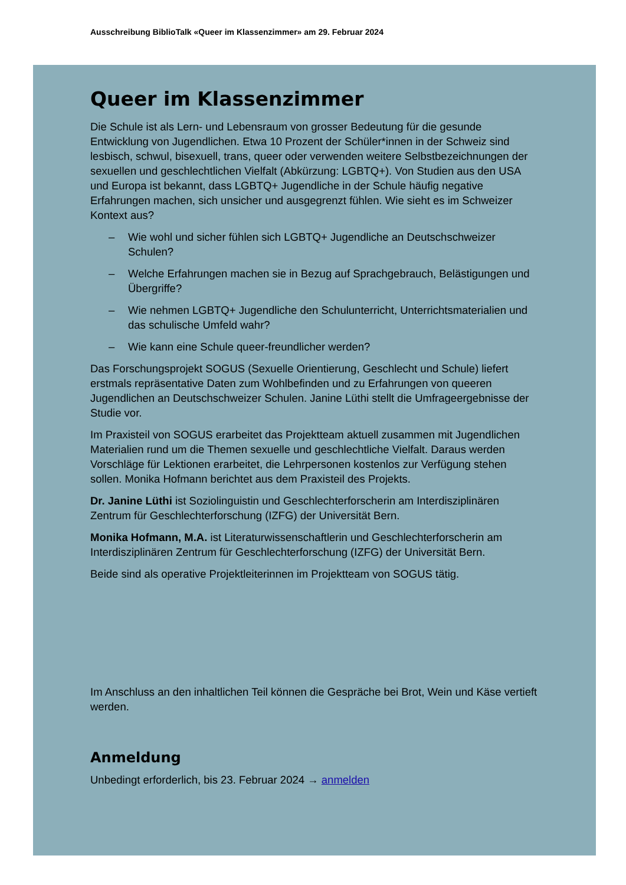Ausschreibung BiblioTalk «Queer im Klassenzimmer» am 29. Februar 2024
Queer im Klassenzimmer
Die Schule ist als Lern- und Lebensraum von grosser Bedeutung für die gesunde Entwicklung von Jugendlichen. Etwa 10 Prozent der Schüler*innen in der Schweiz sind lesbisch, schwul, bisexuell, trans, queer oder verwenden weitere Selbstbezeichnungen der sexuellen und geschlechtlichen Vielfalt (Abkürzung: LGBTQ+). Von Studien aus den USA und Europa ist bekannt, dass LGBTQ+ Jugendliche in der Schule häufig negative Erfahrungen machen, sich unsicher und ausgegrenzt fühlen. Wie sieht es im Schweizer Kontext aus?
– Wie wohl und sicher fühlen sich LGBTQ+ Jugendliche an Deutschschweizer Schulen?
– Welche Erfahrungen machen sie in Bezug auf Sprachgebrauch, Belästigungen und Übergriffe?
– Wie nehmen LGBTQ+ Jugendliche den Schulunterricht, Unterrichtsmaterialien und das schulische Umfeld wahr?
– Wie kann eine Schule queer-freundlicher werden?
Das Forschungsprojekt SOGUS (Sexuelle Orientierung, Geschlecht und Schule) liefert erstmals repräsentative Daten zum Wohlbefinden und zu Erfahrungen von queeren Jugendlichen an Deutschschweizer Schulen. Janine Lüthi stellt die Umfrageergebnisse der Studie vor.
Im Praxisteil von SOGUS erarbeitet das Projektteam aktuell zusammen mit Jugendlichen Materialien rund um die Themen sexuelle und geschlechtliche Vielfalt. Daraus werden Vorschläge für Lektionen erarbeitet, die Lehrpersonen kostenlos zur Verfügung stehen sollen. Monika Hofmann berichtet aus dem Praxisteil des Projekts.
Dr. Janine Lüthi ist Soziolinguistin und Geschlechterforscherin am Interdisziplinären Zentrum für Geschlechterforschung (IZFG) der Universität Bern.
Monika Hofmann, M.A. ist Literaturwissenschaftlerin und Geschlechterforscherin am Interdisziplinären Zentrum für Geschlechterforschung (IZFG) der Universität Bern.
Beide sind als operative Projektleiterinnen im Projektteam von SOGUS tätig.
Im Anschluss an den inhaltlichen Teil können die Gespräche bei Brot, Wein und Käse vertieft werden.
Anmeldung
Unbedingt erforderlich, bis 23. Februar 2024 → anmelden